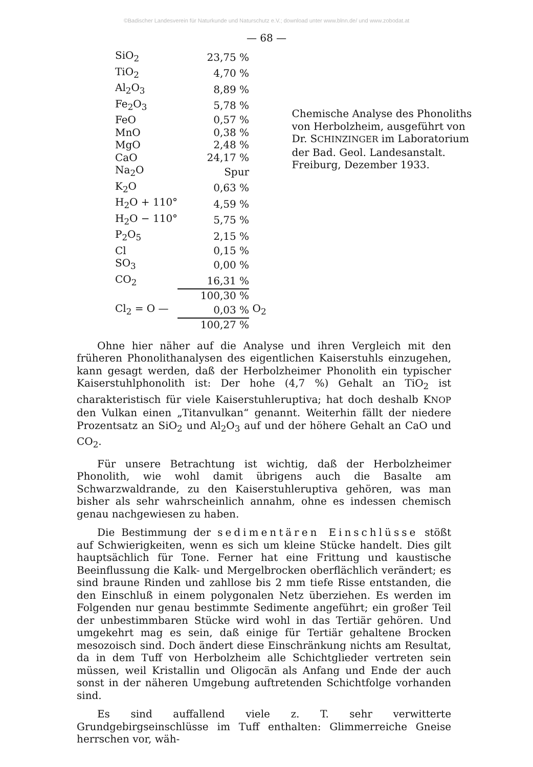©Badischer Landesverein für Naturkunde und Naturschutz e.V.; download unter www.blnn.de/ und www.zobodat.at
— 68 —
| SiO<sub>2</sub> | 23,75 % | |
| TiO<sub>2</sub> | 4,70 % | |
| Al<sub>2</sub>O<sub>3</sub> | 8,89 % | |
| Fe<sub>2</sub>O<sub>3</sub> | 5,78 % | |
| FeO | 0,57 % | |
| MnO | 0,38 % | |
| MgO | 2,48 % | |
| CaO | 24,17 % | |
| Na<sub>2</sub>O | Spur | |
| K<sub>2</sub>O | 0,63 % | |
| H<sub>2</sub>O + 110° | 4,59 % | |
| H<sub>2</sub>O − 110° | 5,75 % | |
| P<sub>2</sub>O<sub>5</sub> | 2,15 % | |
| Cl | 0,15 % | |
| SO<sub>3</sub> | 0,00 % | |
| CO<sub>2</sub> | 16,31 % | |
| | 100,30 % | |
| Cl<sub>2</sub> = O — | 0,03 % | O<sub>2</sub> |
| | 100,27 % | |
Chemische Analyse des Phonoliths
von Herbolzheim, ausgeführt von
Dr. SCHINZINGER im Laboratorium
der Bad. Geol. Landesanstalt.
Freiburg, Dezember 1933.
Ohne hier näher auf die Analyse und ihren Vergleich mit den früheren Phonolithanalysen des eigentlichen Kaiserstuhls einzugehen, kann gesagt werden, daß der Herbolzheimer Phonolith ein typischer Kaiserstuhlphonolith ist: Der hohe (4,7 %) Gehalt an TiO<sub>2</sub> ist charakteristisch für viele Kaiserstuhleruptiva; hat doch deshalb KNOP den Vulkan einen „Titanvulkan“ genannt. Weiterhin fällt der niedere Prozentsatz an SiO<sub>2</sub> und Al<sub>2</sub>O<sub>3</sub> auf und der höhere Gehalt an CaO und CO<sub>2</sub>.
Für unsere Betrachtung ist wichtig, daß der Herbolzheimer Phonolith, wie wohl damit übrigens auch die Basalte am Schwarzwaldrande, zu den Kaiserstuhleruptiva gehören, was man bisher als sehr wahrscheinlich annahm, ohne es indessen chemisch genau nachgewiesen zu haben.
Die Bestimmung der sedimentären Einschlüsse stößt auf Schwierigkeiten, wenn es sich um kleine Stücke handelt. Dies gilt hauptsächlich für Tone. Ferner hat eine Frittung und kaustische Beeinflussung die Kalk- und Mergelbrocken oberflächlich verändert; es sind braune Rinden und zahllose bis 2 mm tiefe Risse entstanden, die den Einschluß in einem polygonalen Netz überziehen. Es werden im Folgenden nur genau bestimmte Sedimente angeführt; ein großer Teil der unbestimmbaren Stücke wird wohl in das Tertiär gehören. Und umgekehrt mag es sein, daß einige für Tertiär gehaltene Brocken mesozoisch sind. Doch ändert diese Einschränkung nichts am Resultat, da in dem Tuff von Herbolzheim alle Schichtglieder vertreten sein müssen, weil Kristallin und Oligocän als Anfang und Ende der auch sonst in der näheren Umgebung auftretenden Schichtfolge vorhanden sind.
Es sind auffallend viele z. T. sehr verwitterte Grundgebirgseinschlüsse im Tuff enthalten: Glimmerreiche Gneise herrschen vor, wäh-